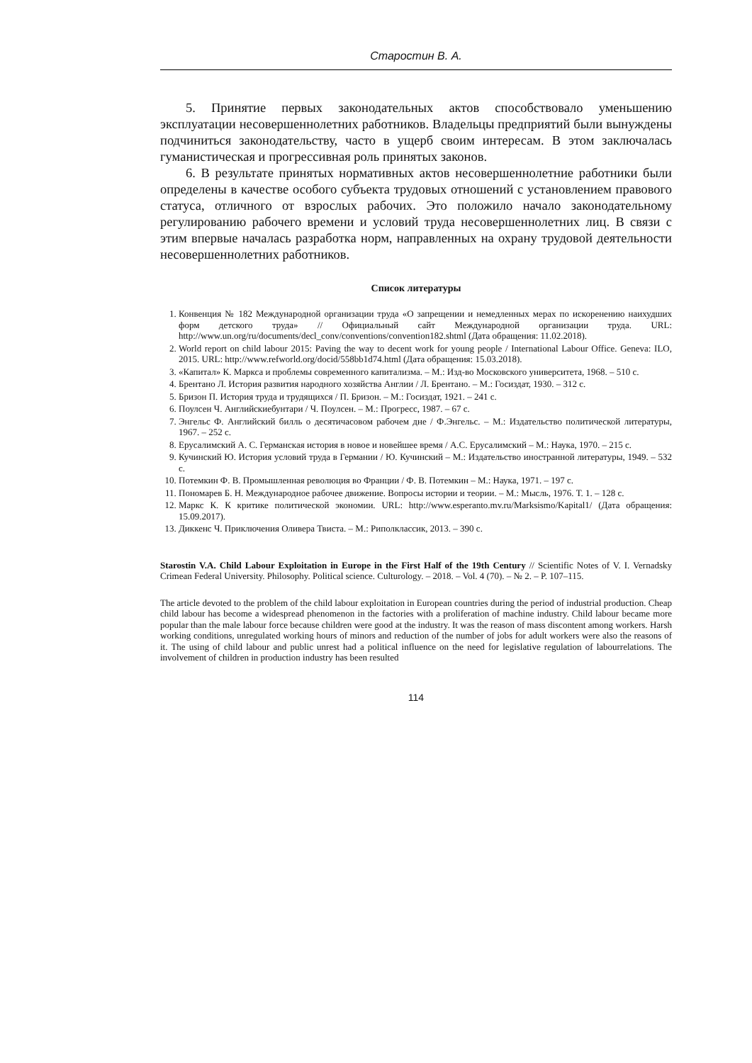Старостин В. А.
5. Принятие первых законодательных актов способствовало уменьшению эксплуатации несовершеннолетних работников. Владельцы предприятий были вынуждены подчиниться законодательству, часто в ущерб своим интересам. В этом заключалась гуманистическая и прогрессивная роль принятых законов.
6. В результате принятых нормативных актов несовершеннолетние работники были определены в качестве особого субъекта трудовых отношений с установлением правового статуса, отличного от взрослых рабочих. Это положило начало законодательному регулированию рабочего времени и условий труда несовершеннолетних лиц. В связи с этим впервые началась разработка норм, направленных на охрану трудовой деятельности несовершеннолетних работников.
Список литературы
1. Конвенция № 182 Международной организации труда «О запрещении и немедленных мерах по искоренению наихудших форм детского труда» // Официальный сайт Международной организации труда. URL: http://www.un.org/ru/documents/decl_conv/conventions/convention182.shtml (Дата обращения: 11.02.2018).
2. World report on child labour 2015: Paving the way to decent work for young people / International Labour Office. Geneva: ILO, 2015. URL: http://www.refworld.org/docid/558bb1d74.html (Дата обращения: 15.03.2018).
3. «Капитал» К. Маркса и проблемы современного капитализма. – М.: Изд-во Московского университета, 1968. – 510 с.
4. Брентано Л. История развития народного хозяйства Англии / Л. Брентано. – М.: Госиздат, 1930. – 312 с.
5. Бризон П. История труда и трудящихся / П. Бризон. – М.: Госиздат, 1921. – 241 с.
6. Поулсен Ч. Английскиебунтари / Ч. Поулсен. – М.: Прогресс, 1987. – 67 с.
7. Энгельс Ф. Английский билль о десятичасовом рабочем дне / Ф.Энгельс. – М.: Издательство политической литературы, 1967. – 252 с.
8. Ерусалимский А. С. Германская история в новое и новейшее время / А.С. Ерусалимский – М.: Наука, 1970. – 215 с.
9. Кучинский Ю. История условий труда в Германии / Ю. Кучинский – М.: Издательство иностранной литературы, 1949. – 532 с.
10. Потемкин Ф. В. Промышленная революция во Франции / Ф. В. Потемкин – М.: Наука, 1971. – 197 с.
11. Пономарев Б. Н. Международное рабочее движение. Вопросы истории и теории. – М.: Мысль, 1976. Т. 1. – 128 с.
12. Маркс К. К критике политической экономии. URL: http://www.esperanto.mv.ru/Marksismo/Kapital1/ (Дата обращения: 15.09.2017).
13. Диккенс Ч. Приключения Оливера Твиста. – М.: Риполклассик, 2013. – 390 с.
Starostin V.A. Child Labour Exploitation in Europe in the First Half of the 19th Century // Scientific Notes of V. I. Vernadsky Crimean Federal University. Philosophy. Political science. Culturology. – 2018. – Vol. 4 (70). – № 2. – P. 107–115.
The article devoted to the problem of the child labour exploitation in European countries during the period of industrial production. Cheap child labour has become a widespread phenomenon in the factories with a proliferation of machine industry. Child labour became more popular than the male labour force because children were good at the industry. It was the reason of mass discontent among workers. Harsh working conditions, unregulated working hours of minors and reduction of the number of jobs for adult workers were also the reasons of it. The using of child labour and public unrest had a political influence on the need for legislative regulation of labourrelations. The involvement of children in production industry has been resulted
114